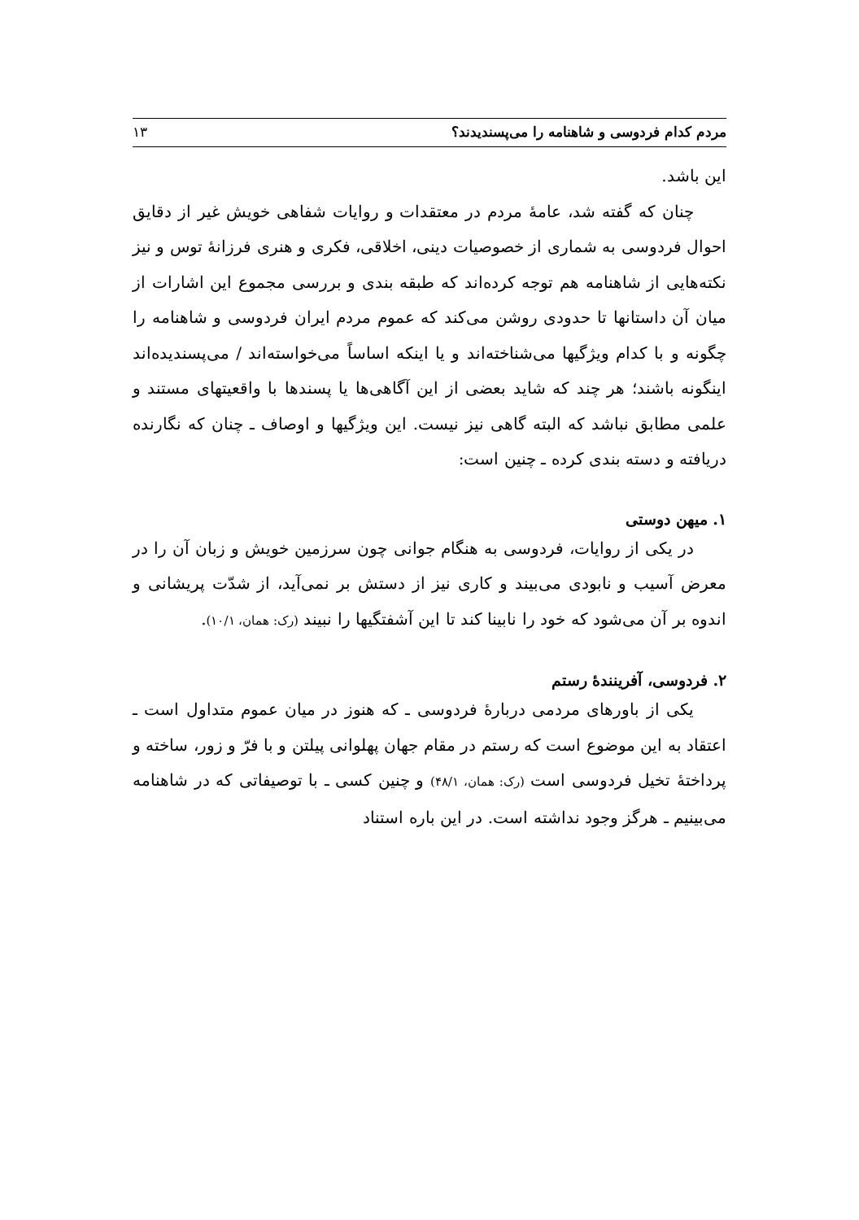مردم کدام فردوسی و شاهنامه را می‌پسندیدند؟ ۱۳
این باشد.
چنان که گفته شد، عامهٔ مردم در معتقدات و روایات شفاهی خویش غیر از دقایق احوال فردوسی به شماری از خصوصیات دینی، اخلاقی، فکری و هنری فرزانهٔ توس و نیز نکته‌هایی از شاهنامه هم توجه کرده‌اند که طبقه بندی و بررسی مجموع این اشارات از میان آن داستانها تا حدودی روشن می‌کند که عموم مردم ایران فردوسی و شاهنامه را چگونه و با کدام ویژگیها می‌شناخته‌اند و یا اینکه اساساً می‌خواسته‌اند / می‌پسندیده‌اند اینگونه باشند؛ هر چند که شاید بعضی از این آگاهی‌ها یا پسندها با واقعیتهای مستند و علمی مطابق نباشد که البته گاهی نیز نیست. این ویژگیها و اوصاف ـ چنان که نگارنده دریافته و دسته بندی کرده ـ چنین است:
۱. میهن دوستی
در یکی از روایات، فردوسی به هنگام جوانی چون سرزمین خویش و زبان آن را در معرض آسیب و نابودی می‌بیند و کاری نیز از دستش بر نمی‌آید، از شدّت پریشانی و اندوه بر آن می‌شود که خود را نابینا کند تا این آشفتگیها را نبیند (رک: همان، ۱۰/۱).
۲. فردوسی، آفرینندهٔ رستم
یکی از باورهای مردمی دربارهٔ فردوسی ـ که هنوز در میان عموم متداول است ـ اعتقاد به این موضوع است که رستم در مقام جهان پهلوانی پیلتن و با فرّ و زور، ساخته و پرداختهٔ تخیل فردوسی است (رک: همان، ۴۸/۱) و چنین کسی ـ با توصیفاتی که در شاهنامه می‌بینیم ـ هرگز وجود نداشته است. در این باره استناد